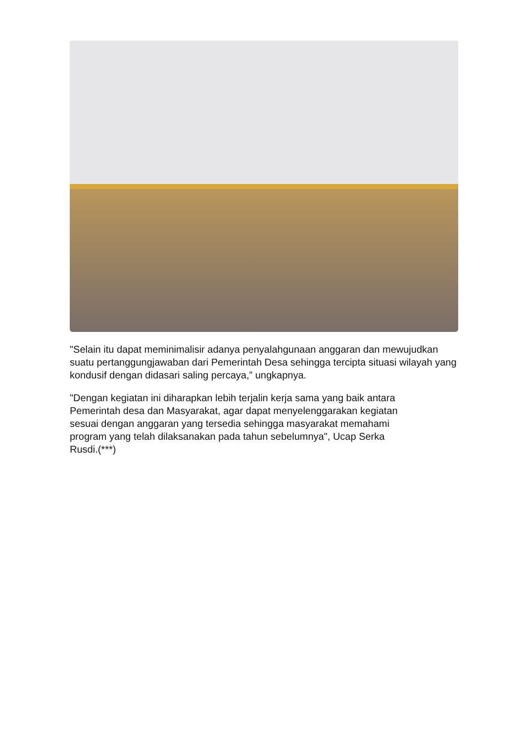"Selain itu dapat meminimalisir adanya penyalahgunaan anggaran dan mewujudkan suatu pertanggungjawaban dari Pemerintah Desa sehingga tercipta situasi wilayah yang kondusif dengan didasari saling percaya,” ungkapnya.
"Dengan kegiatan ini diharapkan lebih terjalin kerja sama yang baik antara
Pemerintah desa dan Masyarakat, agar dapat menyelenggarakan kegiatan
sesuai dengan anggaran yang tersedia sehingga masyarakat memahami
program yang telah dilaksanakan pada tahun sebelumnya", Ucap Serka
Rusdi.(***)